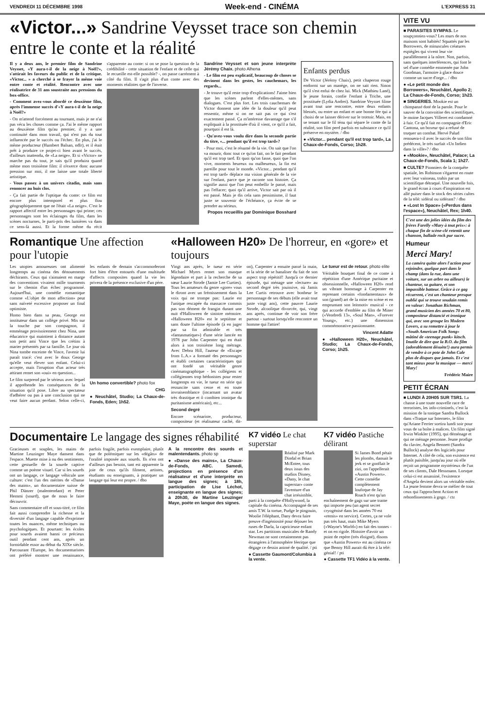VENDREDI 11 DÉCEMBRE 1998 Week-end - CINÉMA L'EXPRESS 31
«Victor...» Sandrine Veysset trace son chemin entre le conte et la réalité
Il y a deux ans, le premier film de Sandrine Veysset, «Y aura-t-il de la neige à Noël?», s'attirait les faveurs du public et de la critique. «Victor... » a cherché à se frayer la même voie entre conte et réalité. Rencontre avec une réalisatrice de 31 ans soustraite aux pressions du box-office.
- Comment avez-vous abordé ce deuxième film, après l'immense succès d'«Y aura-t-il de la neige à Noël?»
- On m'attend forcément au tournant, mais je ne n'ai pas vécu les choses comme ça. J'ai le même rapport au deuxième film qu'au premier, il y a une continuité dans mon travail, qui n'est pas du tout influencée par le succès ou l'échec. En plus, j'ai le même producteur (Humbert Balsan, ndlr), et il était prêt à produire ce projet-ci bien avant le succès, d'ailleurs inattendu, de «La neige». Et si «Victor» ne marche pas du tout, je sais qu'il produira quand même mon troisième film: il n'exerce donc aucune pression sur moi, il me laisse une totale liberté artistique.
- Vous passez à un univers citadin, mais sans renoncer au huis clos.
- Ça fait partie de l'optique du conte: ce film est encore plus intemporel et plus flou géographiquement que ne l'était «La neige». C'est le rapport affectif entre les personnages qui prime; ces personnages sont les éclairages du film, dans les scènes nocturnes, le parti-pris des lumières va dans ce sens-là aussi. Et la forme même du récit s'apparente au conte: si on se pose la question de la crédibilité - cette situation de l'enfant et de celle qui le recueille est-elle possible? -, on passe carrément à côté du film. Il s'agit plus d'un conte avec des moments réalistes que de l'inverse.
Sandrine Veysset et son jeune interprète Jérémy Chaix. photo Alhena
- Le film est peu explicatif, beaucoup de choses se devinent dans les gestes, les cauchemars, les regards...
- Je trouve qu'il reste trop d'explications! J'aime bien que les scènes parlent d'elles-mêmes, sans dialogues. C'est plus fort. Les trois cauchemars de Victor donnent une idée de la douleur qu'il peut ressentir, même si on ne sait pas ce qui s'est exactement passé. Ça m'intéresse davantage que s'il expliquait à la prostituée d'où il vient, ce qu'il a fait, pourquoi il est là.
- Qu'avez-vous voulu dire dans la seconde partie du titre, «... pendant qu'il est trop tard»?
- Pour moi, c'est le résumé de la vie. On sait que l'on va mourir, donc tout ce qu'on fait, on le fait pendant qu'il est trop tard. Et quoi qu'on fasse, quoi que l'on vive, moments heureux ou malheureux, la fin est pareille pour tout le monde. «Victor... pendant qu'il est trop tard» déplace ma vision générale de la vie sur l'enfant, parce que je raconte son histoire. Ça signifie aussi que l'on peut embellir le passé, mais pas l'effacer; quoi qu'il arrive, Victor sait par où il est passé. Mais je dis cela sans pessimisme, il faut juste se souvenir de l'échéance, ça évite de se prendre au sérieux.
Propos recueillis par Dominique Bosshard
Enfants perdus
De Victor (Jérémy Chaix), petit chaperon rouge endormi sur un manège, on ne sait rien. Sinon qu'il s'est enfui de chez lui. Mick (Mathieu Lané), le jeune forain, confie l'enfant à Triche, une prostituée (Lydia Andrei). Sandrine Veysset filme avant tout une rencontre, entre deux enfants blessés, ou entre un enfant et une bonne fée qui a choisi de se laisser dériver sur le trottoir. Mais, en se tenant sur le fil ténu qui sépare le conte de la réalité, son film perd parfois en substance ce qu'il préserve en mystère. / dbo
● «Victor... pendant qu'il est trop tard», La Chaux-de-Fonds, Corso; 1h28.
Romantique Une affection pour l'utopie
Les utopies amoureuses ont alimenté longtemps au cinéma des dénouements déchirants. Ceux qui s'aimaient en marge des conventions vivaient mille tourments sur le chemin d'un échec programmé. Aujourd'hui, une comédie romantique comme «L'objet de mon affection» peut sans naïveté excessive proposer un final optimiste.
Homo bien dans sa peau, George est instituteur dans un collège privé. Mis sur la touche par son compagnon, il emménage provisoirement chez Nina, une éducatrice qui maintient à distance autant son petit ami Vince que les crétins à marier présentés par sa famille. Le jour où Nina tombe enceinte de Vince, l'avenir lui paraît tracé: c'est avec le doux George qu'elle veut élever son enfant. Celui-ci accepte, mais l'irruption d'un acteur très attirant remet son «oui» en question...
Le film surprend par le sérieux avec lequel il appréhende les conséquences de la situation qu'il pose. Libre au spectateur d'adhérer ou pas à une conclusion qui ne veut faire aucun perdant. Selon celle-ci, les enfants de demain s'accommoderont fort bien d'être entourés d'une multitude d'affects composites quand la vie les privera de la présence exclusive d'un père.
Un homo convertible? photo fox
CHG
● Neuchâtel, Studio; La Chaux-de-Fonds, Eden; 1h52.
«Halloween H20» De l'horreur, en «gore» et toujours
Vingt ans après, le tueur en série Michael Myers remet son masque légendaire et part à la recherche de sa sœur Laurie Strode (Jamie Lee Curties). Tous les amateurs du genre «gore» vous le diront avec un frémissement dans la voix qui ne trompe pas: Laurie est l'unique rescapée du massacre commis pas son dément de frangin durant une nuit d'Halloween de sinistre mémoire. «Halloween H20» est le septième et sans doute l'ultime épisode (à en juger par sa fin admirable et très «fantasmatique») d'une série lancée en 1978 par John Carpenter qui en était alors à son troisième long métrage. Avec Debra Hill, l'auteur de «Escape from L.A.» a formaté des personnages et établi certaines caractéristiques qui ont fondé un véritable genre cinématographique - les collégiens et collégiennes trop hédonistes pour rester longtemps en vie, le tueur en série qui ressuscite sans cesse et en toute invraisemblance (incarnant un avatar très drastique et ô combien ironique du puritanisme américain), etc...
Second degré
Encore scénariste, producteur, compositeur (et réalisateur caché, dit-on), Carpenter a ensuite passé la main, et la série de se banaliser du fait de son aspect trop répétitif! Jusqu'à ce dernier épisode, qui ménage une «lecture» au second degré très jouissive, où Jamis Lee Curtis retrouve avec bonheur le personnage de ses débuts (elle avait tout juste vingt ans), cette pauvre Laurie Strode, alcoolique divorcée, qui, vingt ans après, continue de voir son frère partout - surtout lorsqu'elle rencontre un homme qui l'attire!
Le tueur est de retour. photo elite
Véritable bouquet final de ce conte à répétition d'une Amérique puritaine et obsessionnelle, «Halloween H20» rend un vibrant hommage à Carpenter en reprenant certains «fondamentaux» de son (grand) art de la mise en scène et en empruntant son leitmotiv musical - ce qui accorde d'emblée au film de Miner («Vendredi 13», «Soul Man», «Forever Young», etc.) une dimension commémorative passionnante.
Vincent Adatte
● «Halloween H20», Neuchâtel, Studio; La Chaux-de-Fonds, Corso; 1h25.
Documentaire Le langage des signes réhabilité
Gracieuses et souples, les mains de Martine Leuzinger Maye dansent dans l'espace. Muette mise à nu des sentiments, cette gestuelle de la sourde captive comme un poème visuel. Car si les sourds ont un langage, ce langage véhicule une culture: c'est l'un des mérites de «Danse des mains», un documentaire suisse de Phil Dänzer (malentendant) et Peter Hemmi (sourd), que de nous le faire découvrir.
Sans commentaire off et sous-titré, ce film fait aussi comprendre la richesse et la diversité d'un langage capable d'exprimer toutes les nuances, même techniques ou psychologiques. Et pourtant: les écoles pour sourds avaient banni ce précieux outil pendant cent ans, après un formidable essor au début du XIXe siècle. Parcourant l'Europe, les documentaristes ont préféré montrer une renaissance, parfois fragile, parfois exemplaire, plutôt que de polémiquer sur les «dégâts» de l'oralité imposée aux sourds. Ils n'en ont d'ailleurs pas besoin, tant est apparente la joie de ceux qu'ils filment, artistes, étudiants ou enseignants, à pratiquer un langage qui leur est propre. / dbo
A la rencontre des sourds et malentendants. photo sp
● «Danse des mains», La Chaux-de-Fonds, ABC. Samedi, projections en présence d'un réalisateur et d'une interprète en langue des signes; à 18h, participation de Lise Léchot, enseignante en langue des signes; à 20h30, de Martine Leuzinger Maye, poète en langue des signes.
K7 vidéo Le chat superstar
Réalisé par Mark Dindal et Brian McEntee, tous deux issus des studios Disney, «Dany, le chat superstar» conte l'aventure d'un chat irrésistible, parti à la conquête d'Hollywood, la capitale du cinéma. Accompagné de ses amis T.W. la tortue, Pudge le pingouin, Woolie l'éléphant, Dany devra faire preuve d'ingéniosité pour déjouer les ruses de Darla, la capricieuse enfant star. Les partitions musicales de Randy Newman ne sont certainement pas étrangères à l'atmosphère féerique que dégage ce dessin animé de qualité. / pti
● Cassette Gaumont/Columbia à la vente.
K7 vidéo Pastiche délirant
Si James Bond pétait les plombs, dansait le jerk et se gonflait le zizi, on l'appellerait «Austin Powers». Cette comédie complètement loufoque de Jay Roach n'est qu'un enchaînement de gags sur une trame qui importe peu (un agent secret cryogénisé dans les années 70 est «remis» en service). Certes, ça ne vole pas très haut, mais Mike Myers («Wayne's World») en fait des tonnes - et on en rigole. Histoire d'avoir un point de repère (très éloigné), disons que «Austin Powers» est au cinéma ce que Benny Hill aurait dû être à la télé: génial! / pti
● Cassette TF1 Vidéo à la vente.
VITE VU
■ PARASITES SYMPAS. Le soupçonniez-vous? Les murs de nos maisons sont habités! Squattés par les Borrowers, de minuscules créatures espiègles qui vivent leur vie parallèlement à la nôtre. Non, parfois, sans quelques interférences, qui font le sel d'une comédie emmenée par John Goodman, l'armoire à glace douce comme un sucre d'orge... / dbo
● «Le petit monde des Borrowers», Neuchâtel, Apollo 2; La Chaux-de-Fonds, Corso; 1h23.
■ SINGERIES. Mookie est un chimpanzé doté de la parole. Pour le sauver de la convoitise des scientifiques, le moine Jacques Villeret est condamné à fuir. Ce qu'il fait en compagnie d'Eric Cantona, un boxeur qui a refusé de truquer un combat. Hervé Palud renouera-t-il avec le succès de son film prédécent, le très surfait «Un Indien dans la ville»? / dbo
● «Mookie», Neuchâtel, Palace; La Chaux-de-Fonds, Scala 1; 1h27.
■ CULTE? Pionniers de la conquête spatiale, les Robinson s'égarent en route avec leur vaisseau, trahis par un scientifique détraqué. Une nouvelle fois, le grand écran à cours d'inspiration est allé puiser dans le stock des séries cultes de la télé: sidéral ou sidérant? / dbo
● «Lost In Space» («Perdus dans l'espace»), Neuchâtel, Rex; 1h40.
C'est une des jolies idées du film des frères Farelly «Mary à tout prix»: à chaque fin de scène-clé retentit une chanson, ballade rock pur sucre.
Humeur
Merci Mary!
La caméra quitte alors l'action pour rejoindre, quelque part dans le champ (dans la rue, dans une voiture, sur un arbre ou ailleurs) le chanteur, sa guitare, et son impassible batteur. Grâce à ce gag récurrent, c'est un chanteur presque oublié qui se trouve soudain remis en valeur: Jonathan Richman, grand musicien des années 70 et 80, compositeur distancié et ironique qui, avec son groupe les Modern Lovers, a su remettre à jour le «South American Folk Song» mâtiné de «teenage punk» kitsch. Inutile de dire que la B.O. du film (adorablement désuète!) aura permis de vendre à ce pote de John Cale plus de disques que jamais. Et c'est tant mieux pour la musique — merci Mary!
Frédéric Maire
PETIT ÉCRAN
■ LUNDI À 20H05 SUR TSR1. La chasse à une toute nouvelle race de terroristes, les info-criminels, c'est la mission de la tonique Sandra Bullock dans «Traque sur Internet», le film qu'Ariane Ferrier sortira lundi soir pour vous de sa boîte à malices. Un film signé Irwin Winkler (1995), qui déménage et qui ne ménage personne. Jeune prodige du clavier, Angela Bennett (Sandra Bullock) analyse des logiciels pour Internet. A côté de cela, son existence est plutôt paisible, jusqu'au jour où elle reçoit un programme mystérieux de l'un de ses clients, Dale Hessmann. Lorsque celui-ci est assassiné, l'existence d'Angela devient alors un véritable enfer. La jeune femme devra se méfier de tout ceux qui l'approchent Action et rebondissements à gogo. / ctz